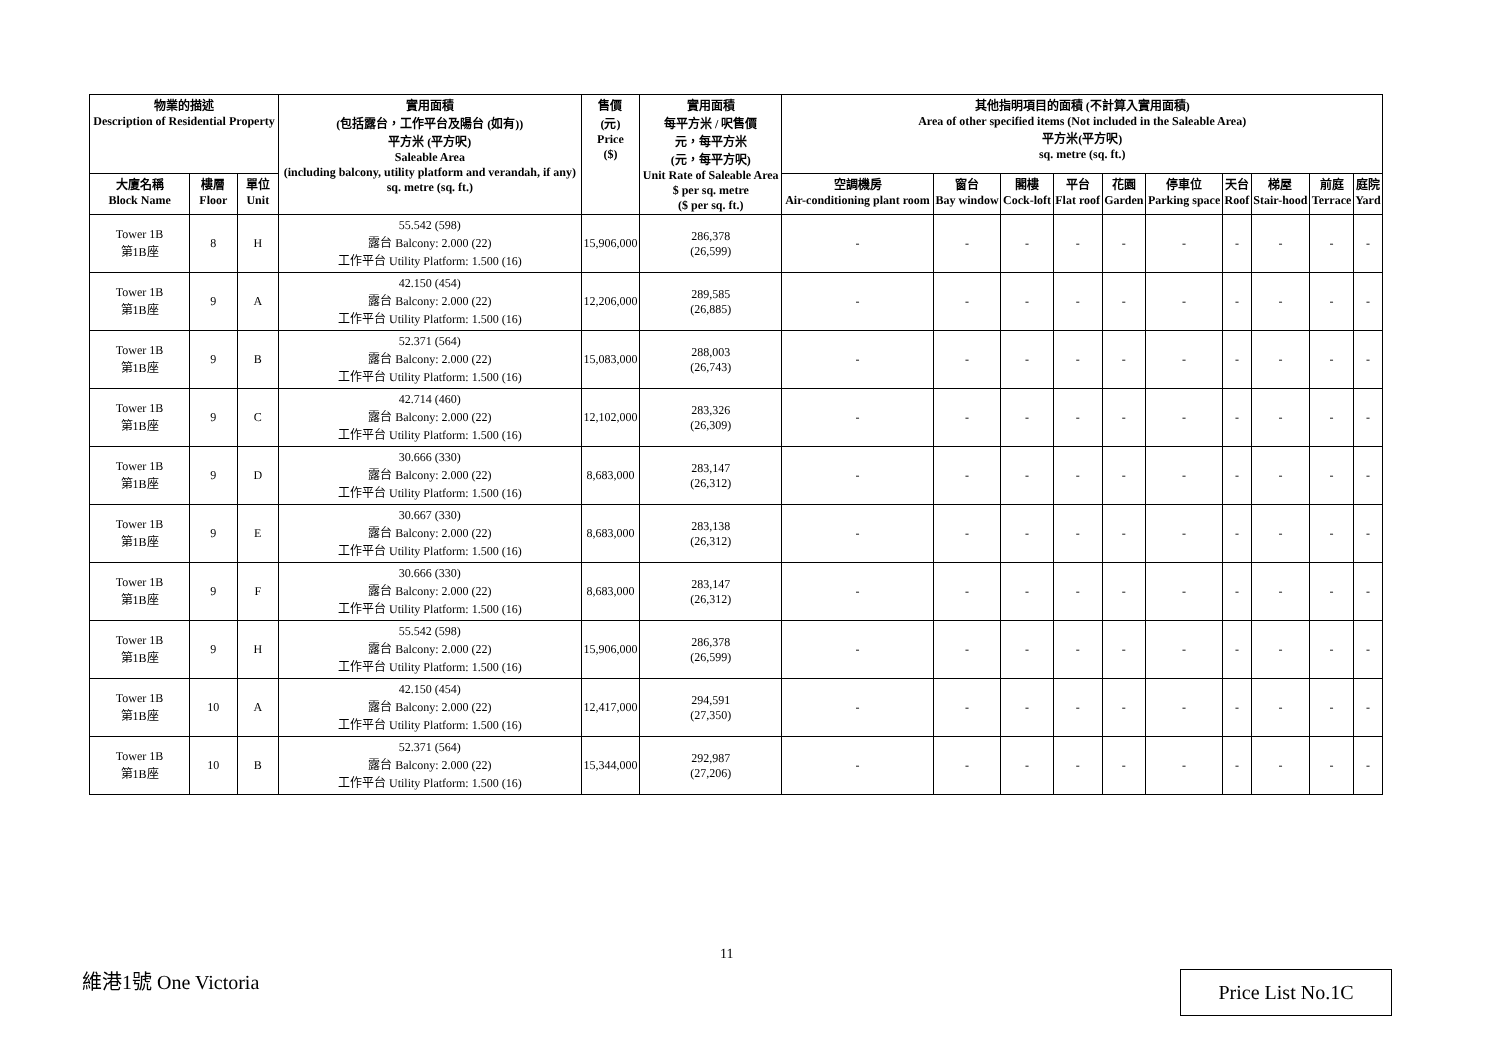| 物業的描述 Description of Residential Property | | | 實用面積 (包括露台，工作平台及陽台 (如有)) 平方米 (平方呎) Saleable Area (including balcony, utility platform and verandah, if any) sq. metre (sq. ft.) | 售價 (元) Price ($) | 實用面積 每平方米 / 呎售價 元，每平方米 (元，每平方呎) Unit Rate of Saleable Area $ per sq. metre ($ per sq. ft.) | 其他指明項目的面積 (不計算入實用面積) Area of other specified items (Not included in the Saleable Area) 平方米(平方呎) sq. metre (sq. ft.) | | | | | | | | | |
| --- | --- | --- | --- | --- | --- | --- | --- | --- | --- | --- | --- | --- | --- | --- | --- |
| 大廈名稱 Block Name | 樓層 Floor | 單位 Unit | | | | 空調機房 Air-conditioning plant room | 窗台 Bay window | 閣樓 Cock-loft | 平台 Flat roof | 花園 Garden | 停車位 Parking space | 天台 Roof | 梯屋 Stair-hood | 前庭 Terrace | 庭院 Yard |
| Tower 1B 第1B座 | 8 | H | 55.542 (598) 露台 Balcony: 2.000 (22) 工作平台 Utility Platform: 1.500 (16) | 15,906,000 | 286,378 (26,599) | - | - | - | - | - | - | - | - | - | - |
| Tower 1B 第1B座 | 9 | A | 42.150 (454) 露台 Balcony: 2.000 (22) 工作平台 Utility Platform: 1.500 (16) | 12,206,000 | 289,585 (26,885) | - | - | - | - | - | - | - | - | - | - |
| Tower 1B 第1B座 | 9 | B | 52.371 (564) 露台 Balcony: 2.000 (22) 工作平台 Utility Platform: 1.500 (16) | 15,083,000 | 288,003 (26,743) | - | - | - | - | - | - | - | - | - | - |
| Tower 1B 第1B座 | 9 | C | 42.714 (460) 露台 Balcony: 2.000 (22) 工作平台 Utility Platform: 1.500 (16) | 12,102,000 | 283,326 (26,309) | - | - | - | - | - | - | - | - | - | - |
| Tower 1B 第1B座 | 9 | D | 30.666 (330) 露台 Balcony: 2.000 (22) 工作平台 Utility Platform: 1.500 (16) | 8,683,000 | 283,147 (26,312) | - | - | - | - | - | - | - | - | - | - |
| Tower 1B 第1B座 | 9 | E | 30.667 (330) 露台 Balcony: 2.000 (22) 工作平台 Utility Platform: 1.500 (16) | 8,683,000 | 283,138 (26,312) | - | - | - | - | - | - | - | - | - | - |
| Tower 1B 第1B座 | 9 | F | 30.666 (330) 露台 Balcony: 2.000 (22) 工作平台 Utility Platform: 1.500 (16) | 8,683,000 | 283,147 (26,312) | - | - | - | - | - | - | - | - | - | - |
| Tower 1B 第1B座 | 9 | H | 55.542 (598) 露台 Balcony: 2.000 (22) 工作平台 Utility Platform: 1.500 (16) | 15,906,000 | 286,378 (26,599) | - | - | - | - | - | - | - | - | - | - |
| Tower 1B 第1B座 | 10 | A | 42.150 (454) 露台 Balcony: 2.000 (22) 工作平台 Utility Platform: 1.500 (16) | 12,417,000 | 294,591 (27,350) | - | - | - | - | - | - | - | - | - | - |
| Tower 1B 第1B座 | 10 | B | 52.371 (564) 露台 Balcony: 2.000 (22) 工作平台 Utility Platform: 1.500 (16) | 15,344,000 | 292,987 (27,206) | - | - | - | - | - | - | - | - | - | - |
11
維港1號 One Victoria Price List No.1C